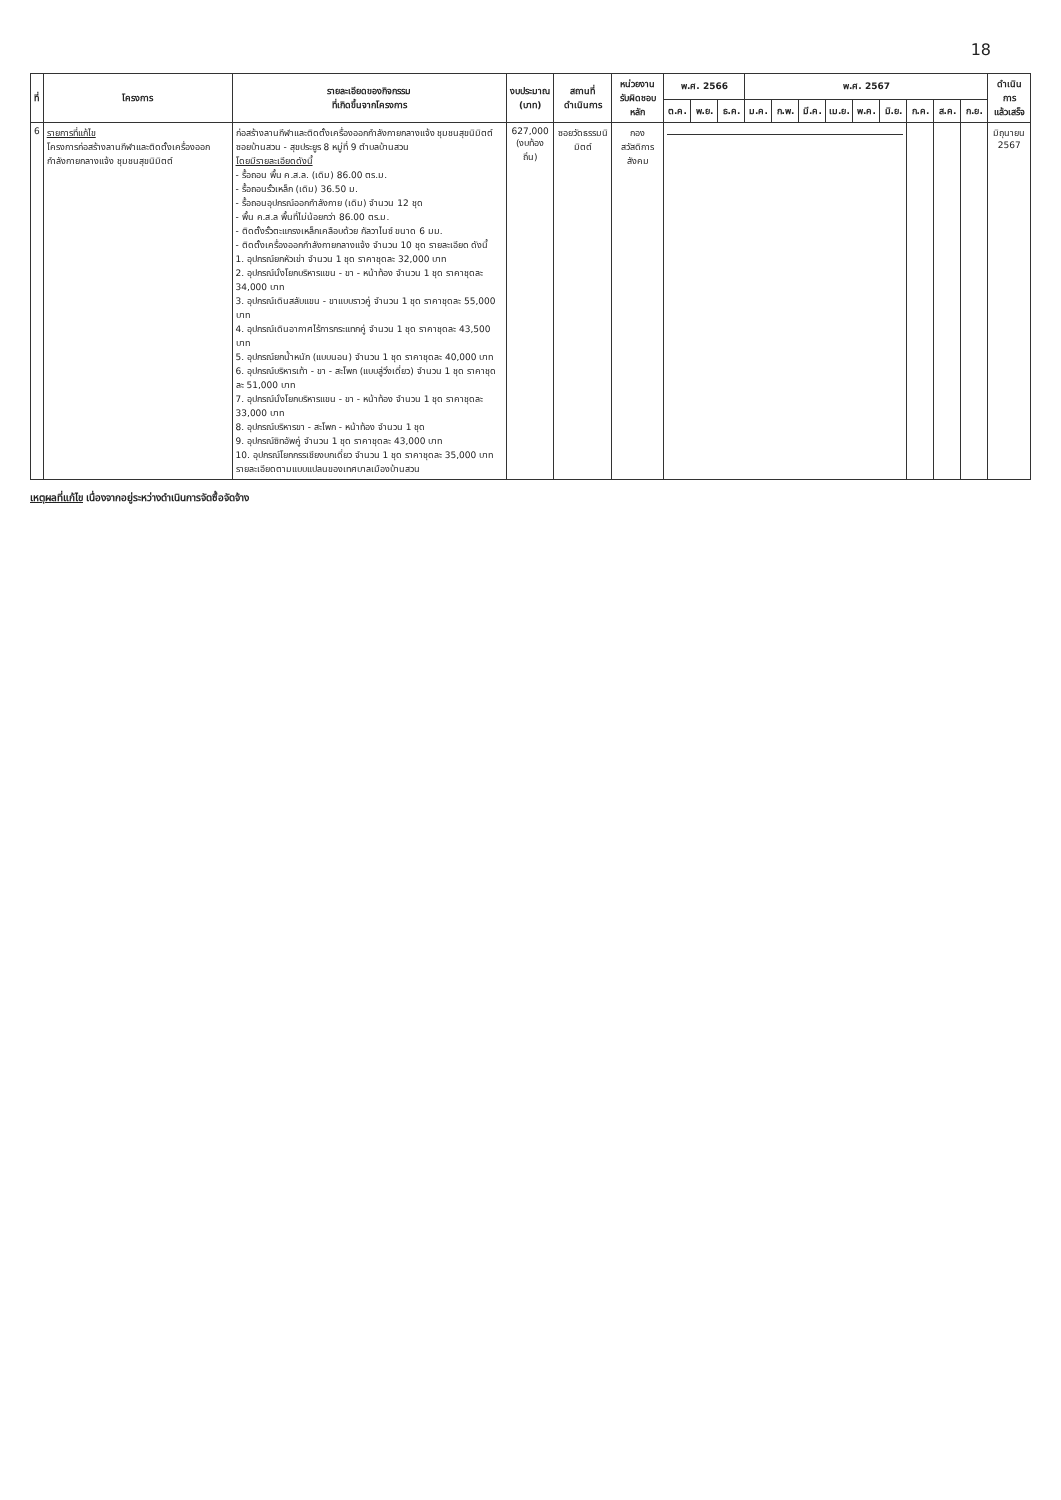18
| ที่ | โครงการ | รายละเอียดของกิจกรรม ที่เกิดขึ้นจากโครงการ | งบประมาณ (บาท) | สถานที่ ดำเนินการ | หน่วยงาน รับผิดชอบหลัก | พ.ศ. 2566 | | | พ.ศ. 2567 | | | | | | | | | ดำเนินการ แล้วเสร็จ |
| --- | --- | --- | --- | --- | --- | --- | --- | --- | --- | --- | --- | --- | --- | --- | --- | --- | --- | --- |
| | | | | | | ต.ค. | พ.ย. | ธ.ค. | ม.ค. | ก.พ. | มี.ค. | เม.ย. | พ.ค. | มิ.ย. | ก.ค. | ส.ค. | ก.ย. | |
| 6 | รายการที่แก้ไข โครงการก่อสร้างลานกีฬาและติดตั้งเครื่องออกกำลังกายกลางแจ้ง ชุมชนสุขนิมิตต์ | ก่อสร้างลานกีฬาและติดตั้งเครื่องออกกำลังกายกลางแจ้ง ชุมชนสุขนิมิตต์ ซอยบ้านสวน - สุขประยูร 8 หมู่ที่ 9 ตำบลบ้านสวน โดยมีรายละเอียดดังนี้ - รื้อถอน พื้น ค.ส.ล. (เดิม) 86.00 ตร.ม. - รื้อถอนรั้วเหล็ก (เดิม) 36.50 ม. - รื้อถอนอุปกรณ์ออกกำลังกาย (เดิม) จำนวน 12 ชุด - พื้น ค.ส.ล พื้นที่ไม่น้อยกว่า 86.00 ตร.ม. - ติดตั้งรั้วตะแกรงเหล็กเคลือบด้วย กัลวาไนซ์ ขนาด 6 มม. - ติดตั้งเครื่องออกกำลังกายกลางแจ้ง จำนวน 10 ชุด รายละเอียด ดังนี้ 1. อุปกรณ์ยกหัวเข่า จำนวน 1 ชุด ราคาชุดละ 32,000 บาท 2. อุปกรณ์นั่งโยกบริหารแขน - ขา - หน้าท้อง จำนวน 1 ชุด ราคาชุดละ 34,000 บาท 3. อุปกรณ์เดินสลับแขน - ขาแบบราวคู่ จำนวน 1 ชุด ราคาชุดละ 55,000 บาท 4. อุปกรณ์เดินอากาศไร้การกระแทกคู่ จำนวน 1 ชุด ราคาชุดละ 43,500 บาท 5. อุปกรณ์ยกน้ำหนัก (แบบนอน) จำนวน 1 ชุด ราคาชุดละ 40,000 บาท 6. อุปกรณ์บริหารเท้า - ขา - สะโพก (แบบลู่วิ่งเดี่ยว) จำนวน 1 ชุด ราคาชุดละ 51,000 บาท 7. อุปกรณ์นั่งโยกบริหารแขน - ขา - หน้าท้อง จำนวน 1 ชุด ราคาชุดละ 33,000 บาท 8. อุปกรณ์บริหารขา - สะโพก - หน้าท้อง จำนวน 1 ชุด 9. อุปกรณ์ซิทอัพคู่ จำนวน 1 ชุด ราคาชุดละ 43,000 บาท 10. อุปกรณ์โยกกรรเชียงบกเดี่ยว จำนวน 1 ชุด ราคาชุดละ 35,000 บาท รายละเอียดตามแบบแปลนของเทศบาลเมืองบ้านสวน | 627,000 (งบท้องถิ่น) | ซอยวัดธรรมนิมิตต์ | กอง สวัสดิการสังคม | | | | | | | | | | | | | มิถุนายน 2567 |
เหตุผลที่แก้ไข เนื่องจากอยู่ระหว่างดำเนินการจัดซื้อจัดจ้าง